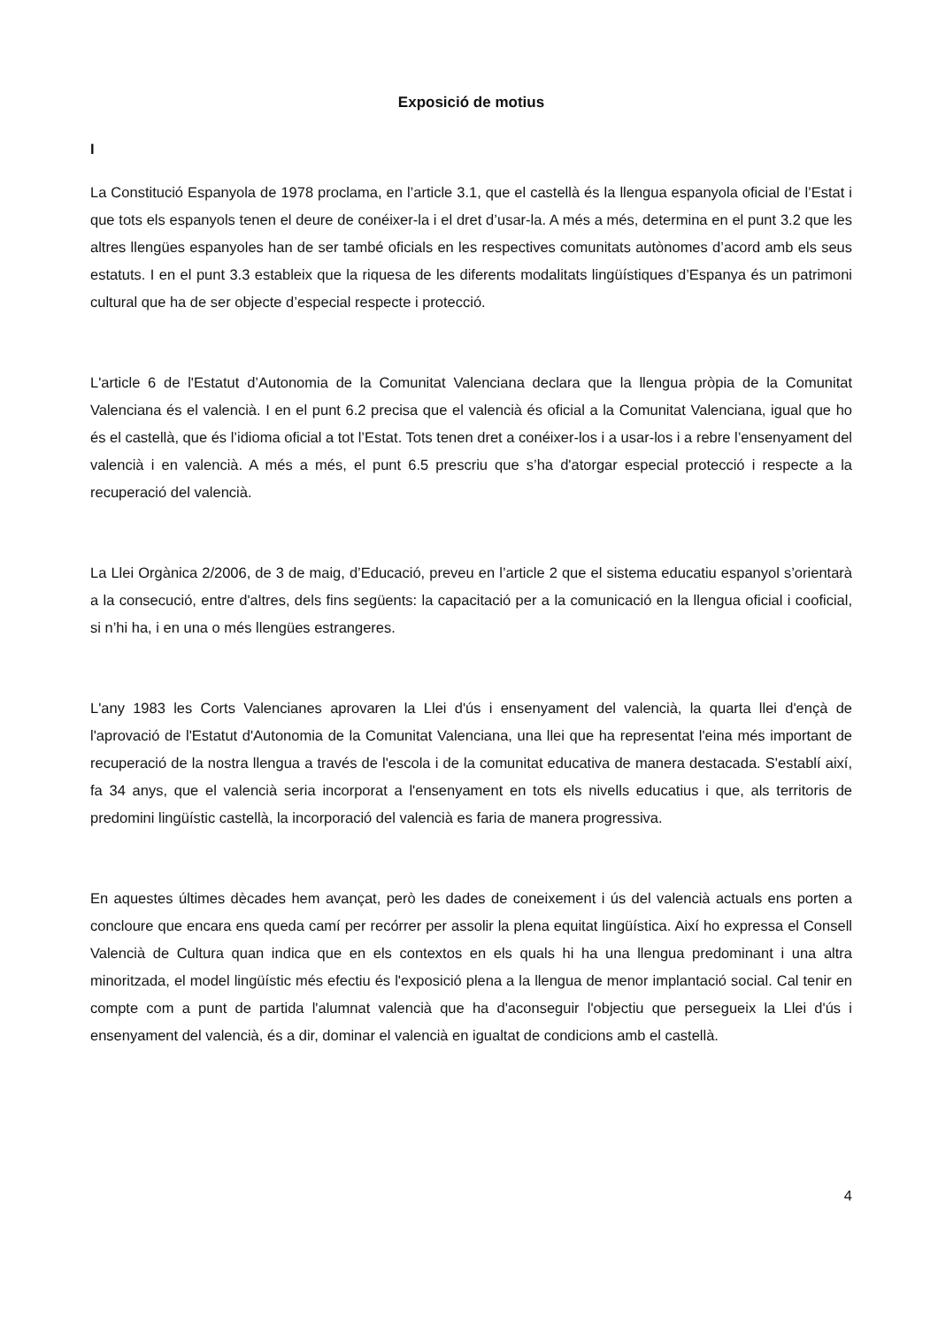Exposició de motius
I
La Constitució Espanyola de 1978 proclama, en l’article 3.1, que el castellà és la llengua espanyola oficial de l’Estat i que tots els espanyols tenen el deure de conéixer-la i el dret d’usar-la. A més a més, determina en el punt 3.2 que les altres llengües espanyoles han de ser també oficials en les respectives comunitats autònomes d’acord amb els seus estatuts. I en el punt 3.3 estableix que la riquesa de les diferents modalitats lingüístiques d’Espanya és un patrimoni cultural que ha de ser objecte d’especial respecte i protecció.
L'article 6 de l'Estatut d’Autonomia de la Comunitat Valenciana declara que la llengua pròpia de la Comunitat Valenciana és el valencià. I en el punt 6.2 precisa que el valencià és oficial a la Comunitat Valenciana, igual que ho és el castellà, que és l’idioma oficial a tot l’Estat. Tots tenen dret a conéixer-los i a usar-los i a rebre l’ensenyament del valencià i en valencià. A més a més, el punt 6.5 prescriu que s’ha d'atorgar especial protecció i respecte a la recuperació del valencià.
La Llei Orgànica 2/2006, de 3 de maig, d’Educació, preveu en l’article 2 que el sistema educatiu espanyol s’orientarà a la consecució, entre d'altres, dels fins següents: la capacitació per a la comunicació en la llengua oficial i cooficial, si n’hi ha, i en una o més llengües estrangeres.
L'any 1983 les Corts Valencianes aprovaren la Llei d'ús i ensenyament del valencià, la quarta llei d'ençà de l'aprovació de l'Estatut d'Autonomia de la Comunitat Valenciana, una llei que ha representat l'eina més important de recuperació de la nostra llengua a través de l'escola i de la comunitat educativa de manera destacada. S'establí així, fa 34 anys, que el valencià seria incorporat a l'ensenyament en tots els nivells educatius i que, als territoris de predomini lingüístic castellà, la incorporació del valencià es faria de manera progressiva.
En aquestes últimes dècades hem avançat, però les dades de coneixement i ús del valencià actuals ens porten a concloure que encara ens queda camí per recórrer per assolir la plena equitat lingüística. Així ho expressa el Consell Valencià de Cultura quan indica que en els contextos en els quals hi ha una llengua predominant i una altra minoritzada, el model lingüístic més efectiu és l'exposició plena a la llengua de menor implantació social. Cal tenir en compte com a punt de partida l'alumnat valencià que ha d'aconseguir l'objectiu que persegueix la Llei d'ús i ensenyament del valencià, és a dir, dominar el valencià en igualtat de condicions amb el castellà.
4